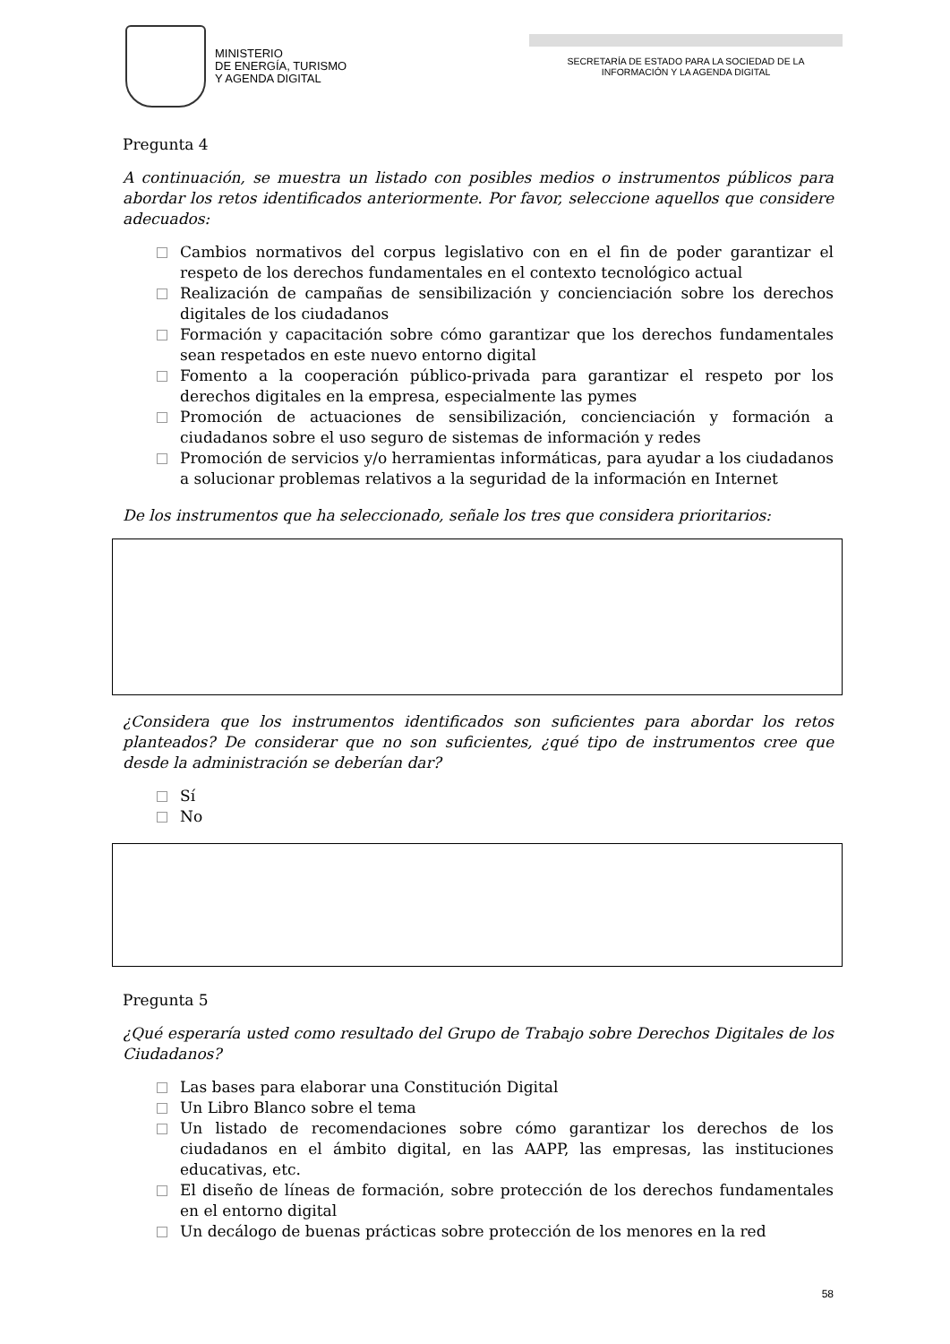MINISTERIO
DE ENERGÍA, TURISMO
Y AGENDA DIGITAL
SECRETARÍA DE ESTADO PARA LA SOCIEDAD DE LA
INFORMACIÓN Y LA AGENDA DIGITAL
Pregunta 4
A continuación, se muestra un listado con posibles medios o instrumentos públicos para abordar los retos identificados anteriormente. Por favor, seleccione aquellos que considere adecuados:
Cambios normativos del corpus legislativo con en el fin de poder garantizar el respeto de los derechos fundamentales en el contexto tecnológico actual
Realización de campañas de sensibilización y concienciación sobre los derechos digitales de los ciudadanos
Formación y capacitación sobre cómo garantizar que los derechos fundamentales sean respetados en este nuevo entorno digital
Fomento a la cooperación público-privada para garantizar el respeto por los derechos digitales en la empresa, especialmente las pymes
Promoción de actuaciones de sensibilización, concienciación y formación a ciudadanos sobre el uso seguro de sistemas de información y redes
Promoción de servicios y/o herramientas informáticas, para ayudar a los ciudadanos a solucionar problemas relativos a la seguridad de la información en Internet
De los instrumentos que ha seleccionado, señale los tres que considera prioritarios:
¿Considera que los instrumentos identificados son suficientes para abordar los retos planteados? De considerar que no son suficientes, ¿qué tipo de instrumentos cree que desde la administración se deberían dar?
Sí
No
Pregunta 5
¿Qué esperaría usted como resultado del Grupo de Trabajo sobre Derechos Digitales de los Ciudadanos?
Las bases para elaborar una Constitución Digital
Un Libro Blanco sobre el tema
Un listado de recomendaciones sobre cómo garantizar los derechos de los ciudadanos en el ámbito digital, en las AAPP, las empresas, las instituciones educativas, etc.
El diseño de líneas de formación, sobre protección de los derechos fundamentales en el entorno digital
Un decálogo de buenas prácticas sobre protección de los menores en la red
58